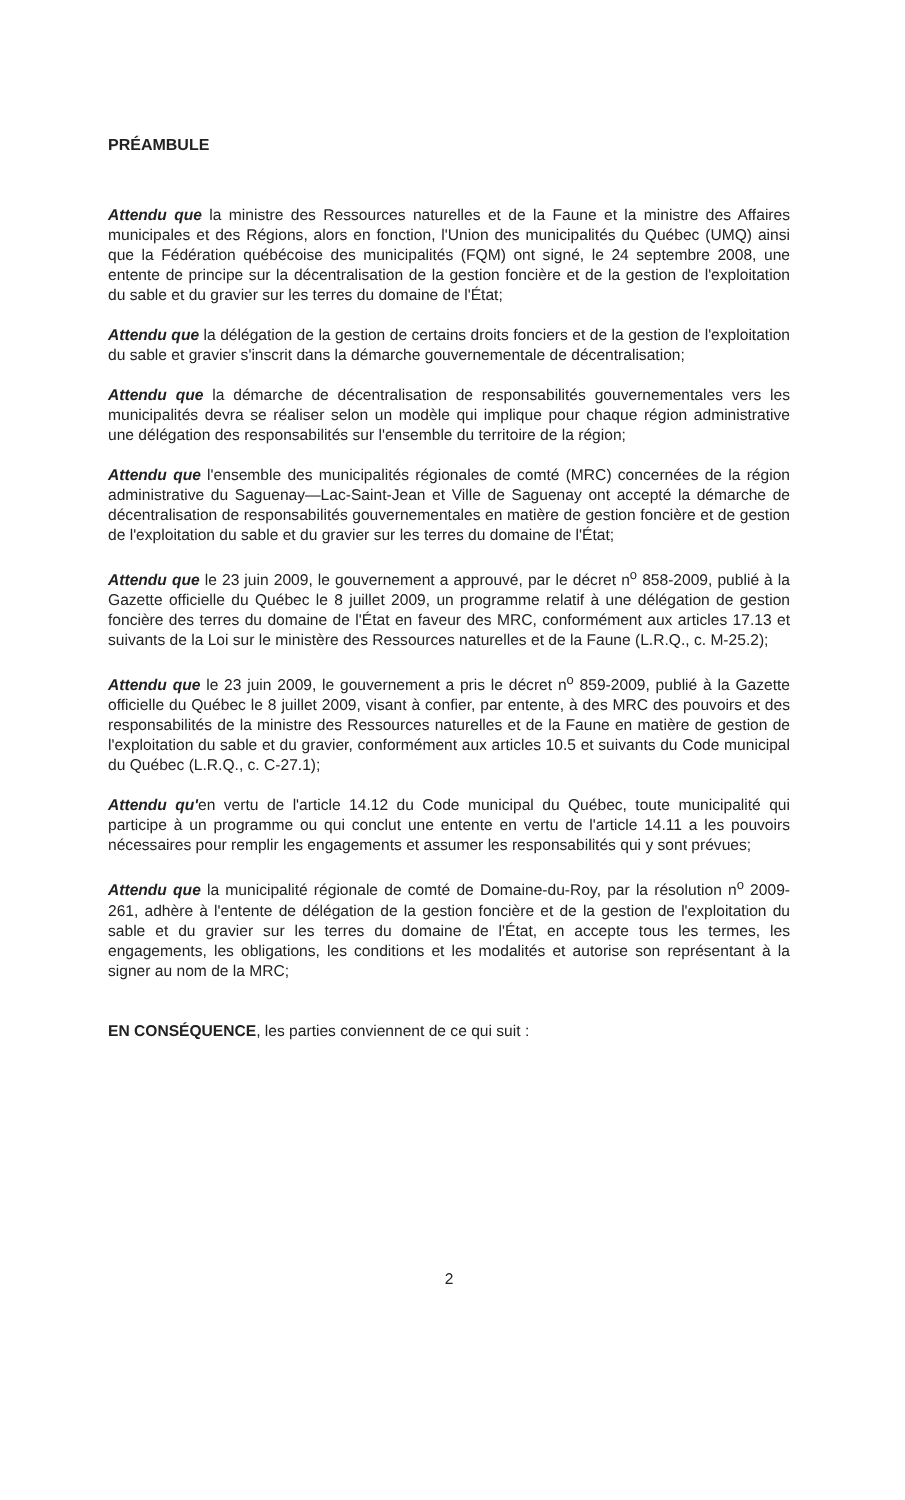PRÉAMBULE
Attendu que la ministre des Ressources naturelles et de la Faune et la ministre des Affaires municipales et des Régions, alors en fonction, l'Union des municipalités du Québec (UMQ) ainsi que la Fédération québécoise des municipalités (FQM) ont signé, le 24 septembre 2008, une entente de principe sur la décentralisation de la gestion foncière et de la gestion de l'exploitation du sable et du gravier sur les terres du domaine de l'État;
Attendu que la délégation de la gestion de certains droits fonciers et de la gestion de l'exploitation du sable et gravier s'inscrit dans la démarche gouvernementale de décentralisation;
Attendu que la démarche de décentralisation de responsabilités gouvernementales vers les municipalités devra se réaliser selon un modèle qui implique pour chaque région administrative une délégation des responsabilités sur l'ensemble du territoire de la région;
Attendu que l'ensemble des municipalités régionales de comté (MRC) concernées de la région administrative du Saguenay—Lac-Saint-Jean et Ville de Saguenay ont accepté la démarche de décentralisation de responsabilités gouvernementales en matière de gestion foncière et de gestion de l'exploitation du sable et du gravier sur les terres du domaine de l'État;
Attendu que le 23 juin 2009, le gouvernement a approuvé, par le décret n<sup>o</sup> 858-2009, publié à la Gazette officielle du Québec le 8 juillet 2009, un programme relatif à une délégation de gestion foncière des terres du domaine de l'État en faveur des MRC, conformément aux articles 17.13 et suivants de la Loi sur le ministère des Ressources naturelles et de la Faune (L.R.Q., c. M-25.2);
Attendu que le 23 juin 2009, le gouvernement a pris le décret n<sup>o</sup> 859-2009, publié à la Gazette officielle du Québec le 8 juillet 2009, visant à confier, par entente, à des MRC des pouvoirs et des responsabilités de la ministre des Ressources naturelles et de la Faune en matière de gestion de l'exploitation du sable et du gravier, conformément aux articles 10.5 et suivants du Code municipal du Québec (L.R.Q., c. C-27.1);
Attendu qu'en vertu de l'article 14.12 du Code municipal du Québec, toute municipalité qui participe à un programme ou qui conclut une entente en vertu de l'article 14.11 a les pouvoirs nécessaires pour remplir les engagements et assumer les responsabilités qui y sont prévues;
Attendu que la municipalité régionale de comté de Domaine-du-Roy, par la résolution n<sup>o</sup> 2009-261, adhère à l'entente de délégation de la gestion foncière et de la gestion de l'exploitation du sable et du gravier sur les terres du domaine de l'État, en accepte tous les termes, les engagements, les obligations, les conditions et les modalités et autorise son représentant à la signer au nom de la MRC;
EN CONSÉQUENCE, les parties conviennent de ce qui suit :
2